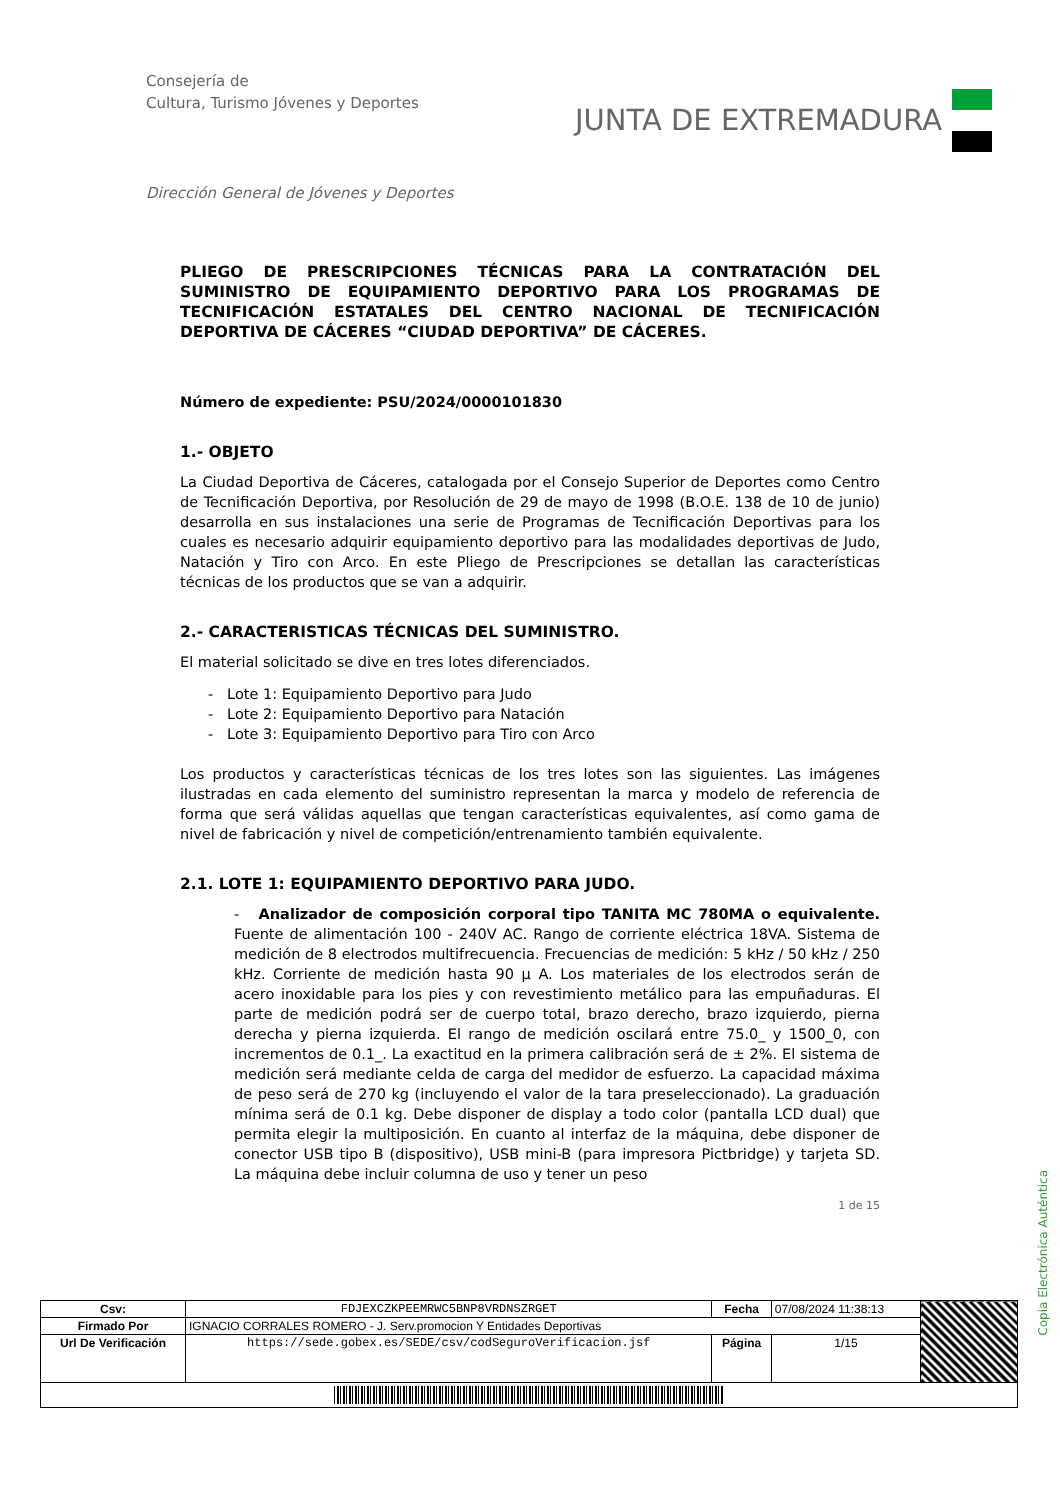Consejería de
Cultura, Turismo Jóvenes y Deportes
JUNTA DE EXTREMADURA
Dirección General de Jóvenes y Deportes
PLIEGO DE PRESCRIPCIONES TÉCNICAS PARA LA CONTRATACIÓN DEL SUMINISTRO DE EQUIPAMIENTO DEPORTIVO PARA LOS PROGRAMAS DE TECNIFICACIÓN ESTATALES DEL CENTRO NACIONAL DE TECNIFICACIÓN DEPORTIVA DE CÁCERES “CIUDAD DEPORTIVA” DE CÁCERES.
Número de expediente: PSU/2024/0000101830
1.- OBJETO
La Ciudad Deportiva de Cáceres, catalogada por el Consejo Superior de Deportes como Centro de Tecnificación Deportiva, por Resolución de 29 de mayo de 1998 (B.O.E. 138 de 10 de junio) desarrolla en sus instalaciones una serie de Programas de Tecnificación Deportivas para los cuales es necesario adquirir equipamiento deportivo para las modalidades deportivas de Judo, Natación y Tiro con Arco. En este Pliego de Prescripciones se detallan las características técnicas de los productos que se van a adquirir.
2.- CARACTERISTICAS TÉCNICAS DEL SUMINISTRO.
El material solicitado se dive en tres lotes diferenciados.
- Lote 1: Equipamiento Deportivo para Judo
- Lote 2: Equipamiento Deportivo para Natación
- Lote 3: Equipamiento Deportivo para Tiro con Arco
Los productos y características técnicas de los tres lotes son las siguientes. Las imágenes ilustradas en cada elemento del suministro representan la marca y modelo de referencia de forma que será válidas aquellas que tengan características equivalentes, así como gama de nivel de fabricación y nivel de competición/entrenamiento también equivalente.
2.1. LOTE 1: EQUIPAMIENTO DEPORTIVO PARA JUDO.
- Analizador de composición corporal tipo TANITA MC 780MA o equivalente. Fuente de alimentación 100 - 240V AC. Rango de corriente eléctrica 18VA. Sistema de medición de 8 electrodos multifrecuencia. Frecuencias de medición: 5 kHz / 50 kHz / 250 kHz. Corriente de medición hasta 90 μ A. Los materiales de los electrodos serán de acero inoxidable para los pies y con revestimiento metálico para las empuñaduras. El parte de medición podrá ser de cuerpo total, brazo derecho, brazo izquierdo, pierna derecha y pierna izquierda. El rango de medición oscilará entre 75.0_ y 1500_0, con incrementos de 0.1_. La exactitud en la primera calibración será de ± 2%. El sistema de medición será mediante celda de carga del medidor de esfuerzo. La capacidad máxima de peso será de 270 kg (incluyendo el valor de la tara preseleccionado). La graduación mínima será de 0.1 kg. Debe disponer de display a todo color (pantalla LCD dual) que permita elegir la multiposición. En cuanto al interfaz de la máquina, debe disponer de conector USB tipo B (dispositivo), USB mini-B (para impresora Pictbridge) y tarjeta SD. La máquina debe incluir columna de uso y tener un peso
1 de 15
Copia Electrónica Auténtica
| Csv: | FDJEXCZKPEEMRWC5BNP8VRDNSZRGET | Fecha | 07/08/2024 11:38:13 | |
| Firmado Por | IGNACIO CORRALES ROMERO - J. Serv.promocion Y Entidades Deportivas | | | |
| Url De Verificación | https://sede.gobex.es/SEDE/csv/codSeguroVerificacion.jsf | Página | 1/15 | |